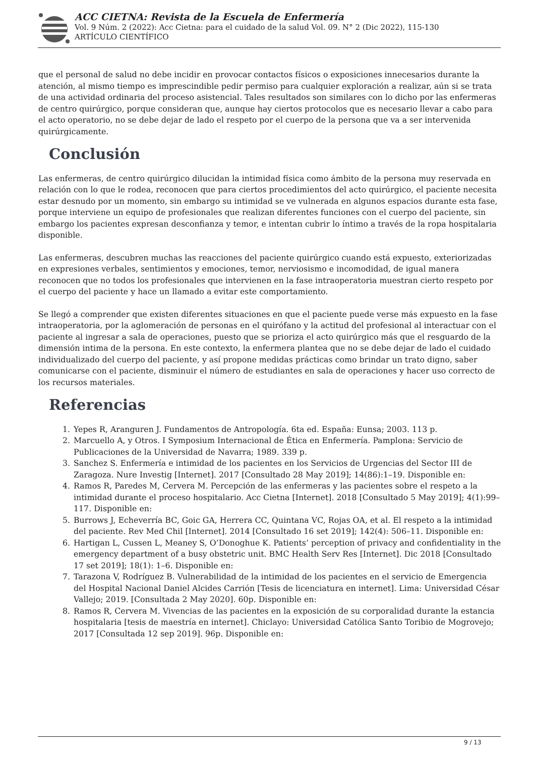ACC CIETNA: Revista de la Escuela de Enfermería
Vol. 9 Núm. 2 (2022): Acc Cietna: para el cuidado de la salud Vol. 09. N° 2 (Dic 2022), 115-130
ARTÍCULO CIENTÍFICO
que el personal de salud no debe incidir en provocar contactos físicos o exposiciones innecesarios durante la atención, al mismo tiempo es imprescindible pedir permiso para cualquier exploración a realizar, aún si se trata de una actividad ordinaria del proceso asistencial. Tales resultados son similares con lo dicho por las enfermeras de centro quirúrgico, porque consideran que, aunque hay ciertos protocolos que es necesario llevar a cabo para el acto operatorio, no se debe dejar de lado el respeto por el cuerpo de la persona que va a ser intervenida quirúrgicamente.
Conclusión
Las enfermeras, de centro quirúrgico dilucidan la intimidad física como ámbito de la persona muy reservada en relación con lo que le rodea, reconocen que para ciertos procedimientos del acto quirúrgico, el paciente necesita estar desnudo por un momento, sin embargo su intimidad se ve vulnerada en algunos espacios durante esta fase, porque interviene un equipo de profesionales que realizan diferentes funciones con el cuerpo del paciente, sin embargo los pacientes expresan desconfianza y temor, e intentan cubrir lo íntimo a través de la ropa hospitalaria disponible.
Las enfermeras, descubren muchas las reacciones del paciente quirúrgico cuando está expuesto, exteriorizadas en expresiones verbales, sentimientos y emociones, temor, nerviosismo e incomodidad, de igual manera reconocen que no todos los profesionales que intervienen en la fase intraoperatoria muestran cierto respeto por el cuerpo del paciente y hace un llamado a evitar este comportamiento.
Se llegó a comprender que existen diferentes situaciones en que el paciente puede verse más expuesto en la fase intraoperatoria, por la aglomeración de personas en el quirófano y la actitud del profesional al interactuar con el paciente al ingresar a sala de operaciones, puesto que se prioriza el acto quirúrgico más que el resguardo de la dimensión intima de la persona. En este contexto, la enfermera plantea que no se debe dejar de lado el cuidado individualizado del cuerpo del paciente, y así propone medidas prácticas como brindar un trato digno, saber comunicarse con el paciente, disminuir el número de estudiantes en sala de operaciones y hacer uso correcto de los recursos materiales.
Referencias
1. Yepes R, Aranguren J. Fundamentos de Antropología. 6ta ed. España: Eunsa; 2003. 113 p.
2. Marcuello A, y Otros. I Symposium Internacional de Ética en Enfermería. Pamplona: Servicio de Publicaciones de la Universidad de Navarra; 1989. 339 p.
3. Sanchez S. Enfermería e intimidad de los pacientes en los Servicios de Urgencias del Sector III de Zaragoza. Nure Investig [Internet]. 2017 [Consultado 28 May 2019]; 14(86):1–19. Disponible en:
4. Ramos R, Paredes M, Cervera M. Percepción de las enfermeras y las pacientes sobre el respeto a la intimidad durante el proceso hospitalario. Acc Cietna [Internet]. 2018 [Consultado 5 May 2019]; 4(1):99–117. Disponible en:
5. Burrows J, Echeverría BC, Goic GA, Herrera CC, Quintana VC, Rojas OA, et al. El respeto a la intimidad del paciente. Rev Med Chil [Internet]. 2014 [Consultado 16 set 2019]; 142(4): 506–11. Disponible en:
6. Hartigan L, Cussen L, Meaney S, O’Donoghue K. Patients’ perception of privacy and confidentiality in the emergency department of a busy obstetric unit. BMC Health Serv Res [Internet]. Dic 2018 [Consultado 17 set 2019]; 18(1): 1–6. Disponible en:
7. Tarazona V, Rodríguez B. Vulnerabilidad de la intimidad de los pacientes en el servicio de Emergencia del Hospital Nacional Daniel Alcides Carrión [Tesis de licenciatura en internet]. Lima: Universidad César Vallejo; 2019. [Consultada 2 May 2020]. 60p. Disponible en:
8. Ramos R, Cervera M. Vivencias de las pacientes en la exposición de su corporalidad durante la estancia hospitalaria [tesis de maestría en internet]. Chiclayo: Universidad Católica Santo Toribio de Mogrovejo; 2017 [Consultada 12 sep 2019]. 96p. Disponible en:
9 / 13